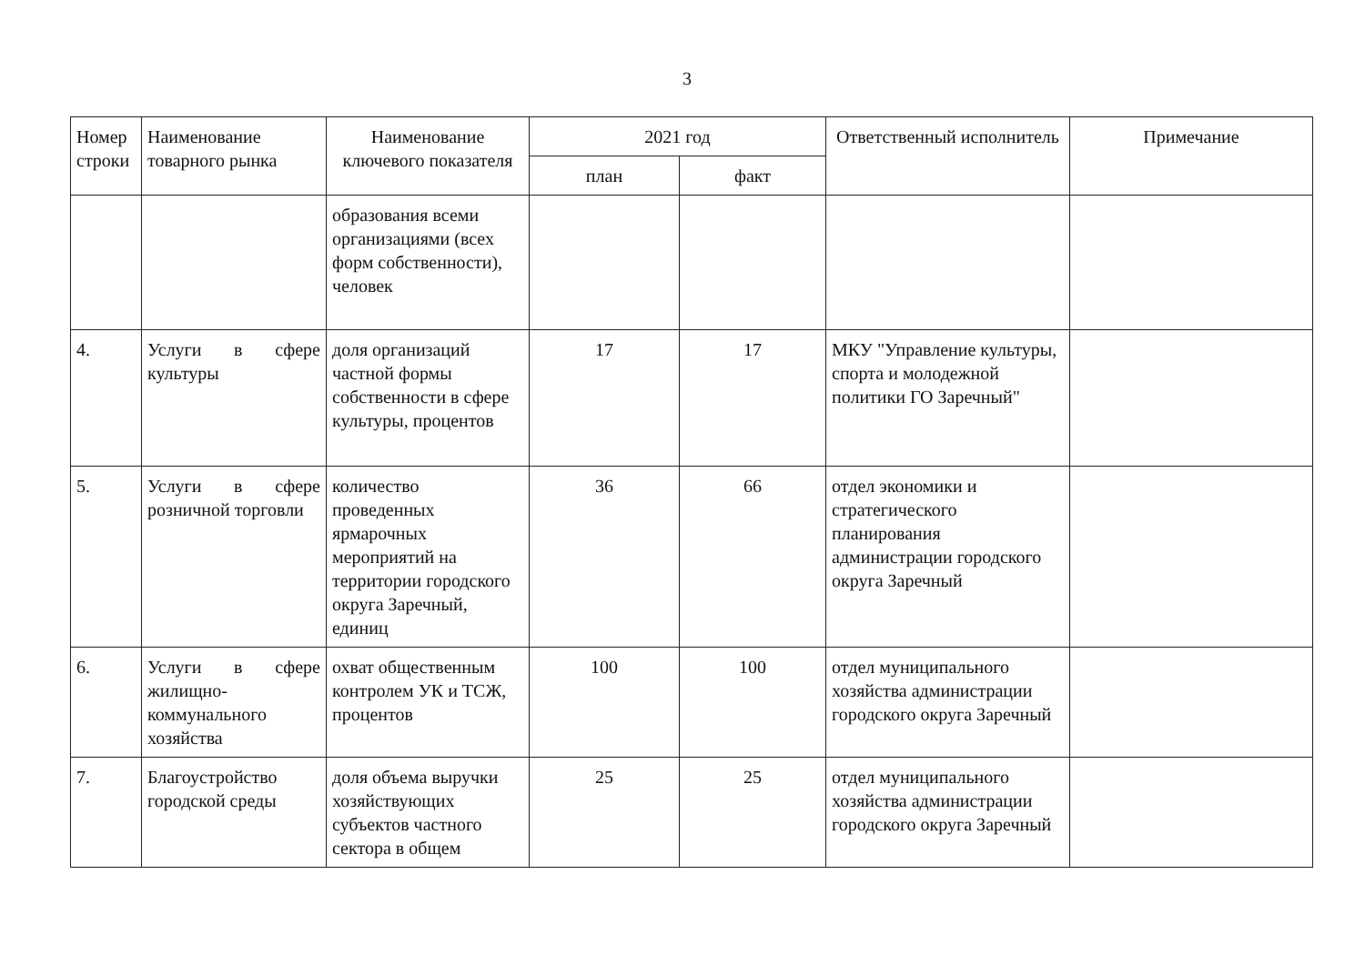3
| Номер строки | Наименование товарного рынка | Наименование ключевого показателя | 2021 год | | Ответственный исполнитель | Примечание |
| --- | --- | --- | --- | --- | --- | --- |
| | | | план | факт | | |
| | | образования всеми организациями (всех форм собственности), человек | | | | |
| 4. | Услуги в сфере культуры | доля организаций частной формы собственности в сфере культуры, процентов | 17 | 17 | МКУ "Управление культуры, спорта и молодежной политики ГО Заречный" | |
| 5. | Услуги в сфере розничной торговли | количество проведенных ярмарочных мероприятий на территории городского округа Заречный, единиц | 36 | 66 | отдел экономики и стратегического планирования администрации городского округа Заречный | |
| 6. | Услуги в сфере жилищно-коммунального хозяйства | охват общественным контролем УК и ТСЖ, процентов | 100 | 100 | отдел муниципального хозяйства администрации городского округа Заречный | |
| 7. | Благоустройство городской среды | доля объема выручки хозяйствующих субъектов частного сектора в общем | 25 | 25 | отдел муниципального хозяйства администрации городского округа Заречный | |